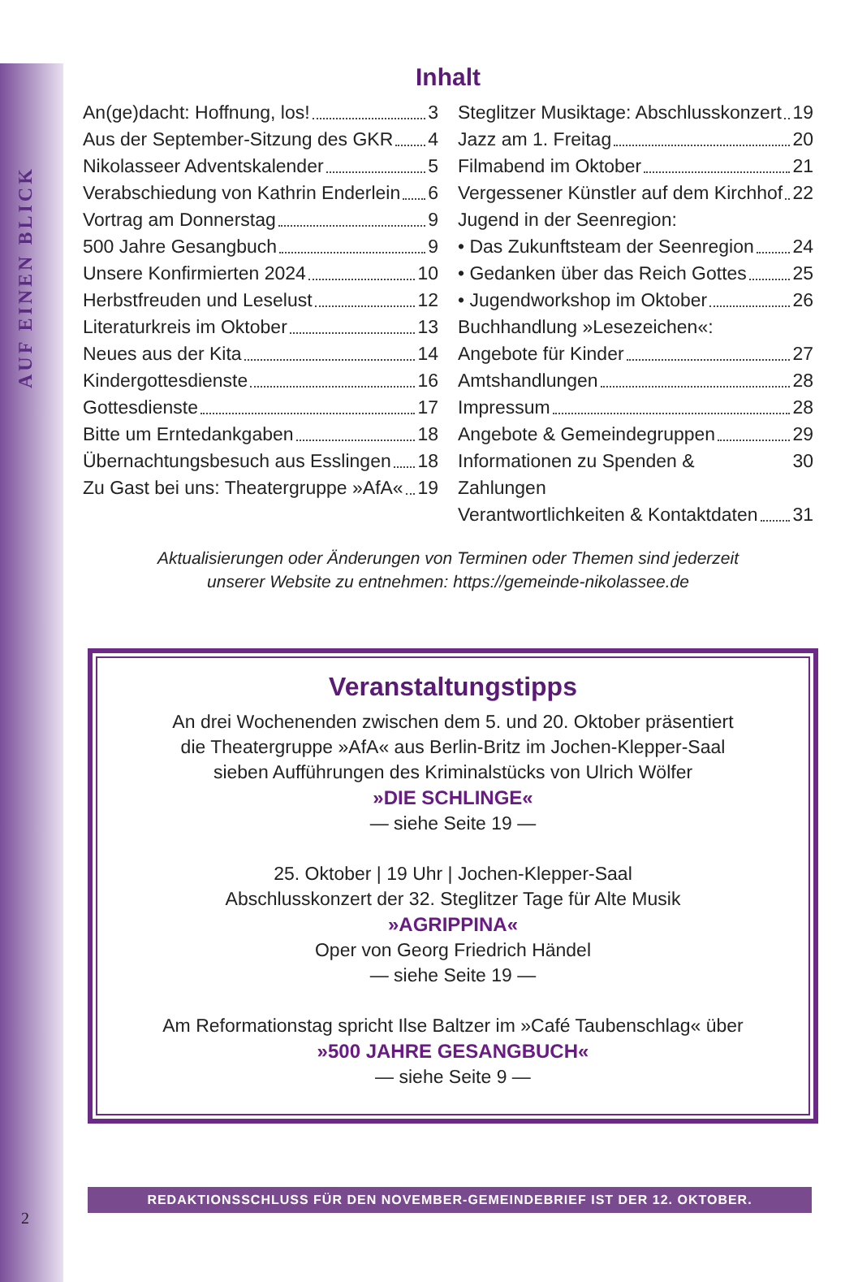AUF EINEN BLICK
Inhalt
An(ge)dacht: Hoffnung, los! 3
Aus der September-Sitzung des GKR 4
Nikolasseer Adventskalender 5
Verabschiedung von Kathrin Enderlein 6
Vortrag am Donnerstag 9
500 Jahre Gesangbuch 9
Unsere Konfirmierten 2024 10
Herbstfreuden und Leselust 12
Literaturkreis im Oktober 13
Neues aus der Kita 14
Kindergottesdienste 16
Gottesdienste 17
Bitte um Erntedankgaben 18
Übernachtungsbesuch aus Esslingen 18
Zu Gast bei uns: Theatergruppe »AfA« 19
Steglitzer Musiktage: Abschlusskonzert 19
Jazz am 1. Freitag 20
Filmabend im Oktober 21
Vergessener Künstler auf dem Kirchhof 22
Jugend in der Seenregion:
• Das Zukunftsteam der Seenregion 24
• Gedanken über das Reich Gottes 25
• Jugendworkshop im Oktober 26
Buchhandlung »Lesezeichen«:
Angebote für Kinder 27
Amtshandlungen 28
Impressum 28
Angebote & Gemeindegruppen 29
Informationen zu Spenden & Zahlungen 30
Verantwortlichkeiten & Kontaktdaten 31
Aktualisierungen oder Änderungen von Terminen oder Themen sind jederzeit
unserer Website zu entnehmen: https://gemeinde-nikolassee.de
Veranstaltungstipps
An drei Wochenenden zwischen dem 5. und 20. Oktober präsentiert
die Theatergruppe »AfA« aus Berlin-Britz im Jochen-Klepper-Saal
sieben Aufführungen des Kriminalstücks von Ulrich Wölfer
»DIE SCHLINGE«
— siehe Seite 19 —
25. Oktober | 19 Uhr | Jochen-Klepper-Saal
Abschlusskonzert der 32. Steglitzer Tage für Alte Musik
»AGRIPPINA«
Oper von Georg Friedrich Händel
— siehe Seite 19 —
Am Reformationstag spricht Ilse Baltzer im »Café Taubenschlag« über
»500 JAHRE GESANGBUCH«
— siehe Seite 9 —
REDAKTIONSSCHLUSS FÜR DEN NOVEMBER-GEMEINDEBRIEF IST DER 12. OKTOBER.
2